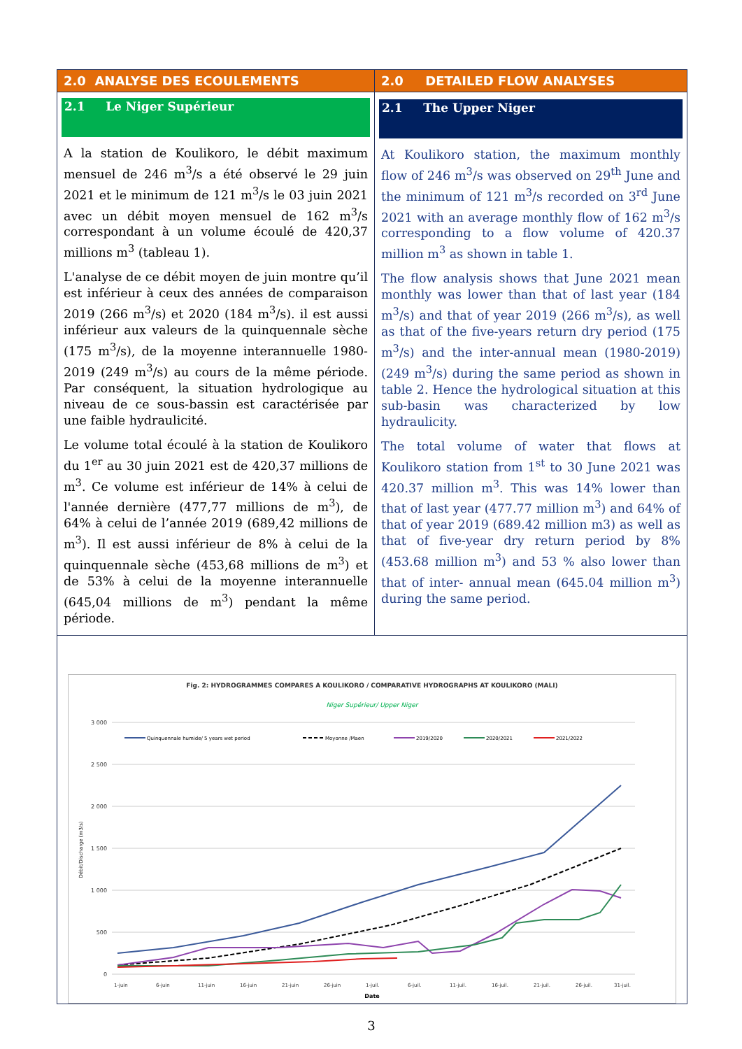| 2.0 ANALYSE DES ECOULEMENTS | 2.0 DETAILED FLOW ANALYSES |
| 2.1 Le Niger Supérieur A la station de Koulikoro, le débit maximum mensuel de 246 m<sup>3</sup>/s a été observé le 29 juin 2021 et le minimum de 121 m<sup>3</sup>/s le 03 juin 2021 avec un débit moyen mensuel de 162 m<sup>3</sup>/s correspondant à un volume écoulé de 420,37 millions m<sup>3</sup> (tableau 1). L'analyse de ce débit moyen de juin montre qu’il est inférieur à ceux des années de comparaison 2019 (266 m<sup>3</sup>/s) et 2020 (184 m<sup>3</sup>/s). il est aussi inférieur aux valeurs de la quinquennale sèche (175 m<sup>3</sup>/s), de la moyenne interannuelle 1980-2019 (249 m<sup>3</sup>/s) au cours de la même période. Par conséquent, la situation hydrologique au niveau de ce sous-bassin est caractérisée par une faible hydraulicité. Le volume total écoulé à la station de Koulikoro du 1<sup>er</sup> au 30 juin 2021 est de 420,37 millions de m<sup>3</sup>. Ce volume est inférieur de 14% à celui de l'année dernière (477,77 millions de m<sup>3</sup>), de 64% à celui de l’année 2019 (689,42 millions de m<sup>3</sup>). Il est aussi inférieur de 8% à celui de la quinquennale sèche (453,68 millions de m<sup>3</sup>) et de 53% à celui de la moyenne interannuelle (645,04 millions de m<sup>3</sup>) pendant la même période. | 2.1 The Upper Niger At Koulikoro station, the maximum monthly flow of 246 m<sup>3</sup>/s was observed on 29<sup>th</sup> June and the minimum of 121 m<sup>3</sup>/s recorded on 3<sup>rd</sup> June 2021 with an average monthly flow of 162 m<sup>3</sup>/s corresponding to a flow volume of 420.37 million m<sup>3</sup> as shown in table 1. The flow analysis shows that June 2021 mean monthly was lower than that of last year (184 m<sup>3</sup>/s) and that of year 2019 (266 m<sup>3</sup>/s), as well as that of the five-years return dry period (175 m<sup>3</sup>/s) and the inter-annual mean (1980-2019) (249 m<sup>3</sup>/s) during the same period as shown in table 2. Hence the hydrological situation at this sub-basin was characterized by low hydraulicity. The total volume of water that flows at Koulikoro station from 1<sup>st</sup> to 30 June 2021 was 420.37 million m<sup>3</sup>. This was 14% lower than that of last year (477.77 million m<sup>3</sup>) and 64% of that of year 2019 (689.42 million m3) as well as that of five-year dry return period by 8% (453.68 million m<sup>3</sup>) and 53 % also lower than that of inter- annual mean (645.04 million m<sup>3</sup>) during the same period. |
| Fig. 2: HYDROGRAMMES COMPARES A KOULIKORO / COMPARATIVE HYDROGRAPHS AT KOULIKORO (MALI) Niger Supérieur/ Upper Niger 3 000 2 500 2 000 1 500 1 000 500 0 Débit/Discharge (m3/s) Quinquennale humide/ 5 years wet period Moyonne /Maen 2019/2020 2020/2021 2021/2022 1-juin 6-juin 11-juin 16-juin 21-juin 26-juin 1-juil. 6-juil. 11-juil. 16-juil. 21-juil. 26-juil. 31-juil. Date | |
3